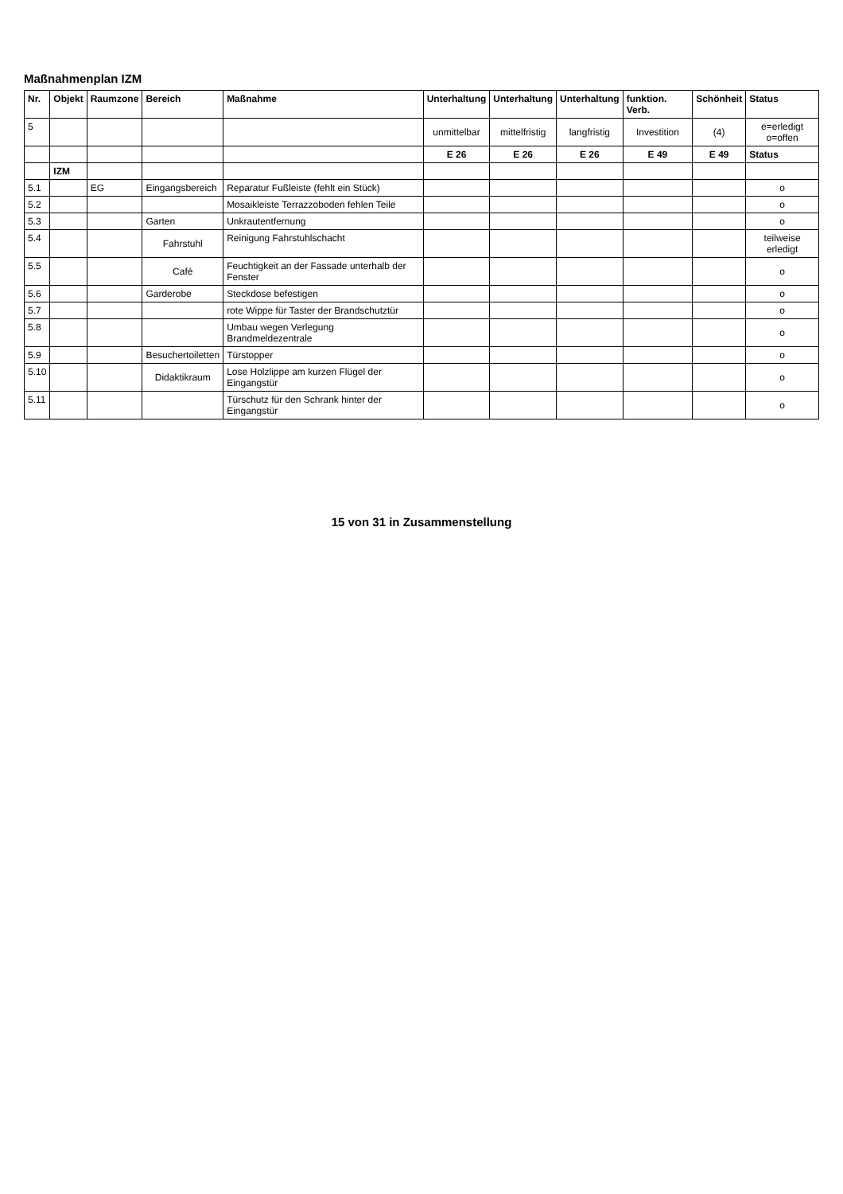Maßnahmenplan IZM
| Nr. | Objekt | Raumzone | Bereich | Maßnahme | Unterhaltung | Unterhaltung | Unterhaltung | funktion. Verb. | Schönheit | Status |
| --- | --- | --- | --- | --- | --- | --- | --- | --- | --- | --- |
| 5 | | | | | unmittelbar | mittelfristig | langfristig | Investition | (4) | e=erledigt o=offen |
| | | | | | E 26 | E 26 | E 26 | E 49 | E 49 | Status |
| | IZM | | | | | | | | | |
| 5.1 | | EG | Eingangsbereich | Reparatur Fußleiste (fehlt ein Stück) | | | | | | o |
| 5.2 | | | | Mosaikleiste Terrazzoboden fehlen Teile | | | | | | o |
| 5.3 | | | Garten | Unkrautentfernung | | | | | | o |
| 5.4 | | | Fahrstuhl | Reinigung Fahrstuhlschacht | | | | | | teilweise erledigt |
| 5.5 | | | Café | Feuchtigkeit an der Fassade unterhalb der Fenster | | | | | | o |
| 5.6 | | | Garderobe | Steckdose befestigen | | | | | | o |
| 5.7 | | | | rote Wippe für Taster der Brandschutztür | | | | | | o |
| 5.8 | | | | Umbau wegen Verlegung Brandmeldezentrale | | | | | | o |
| 5.9 | | | Besuchertoiletten | Türstopper | | | | | | o |
| 5.10 | | | Didaktikraum | Lose Holzlippe am kurzen Flügel der Eingangstür | | | | | | o |
| 5.11 | | | | Türschutz für den Schrank hinter der Eingangstür | | | | | | o |
15 von 31 in Zusammenstellung